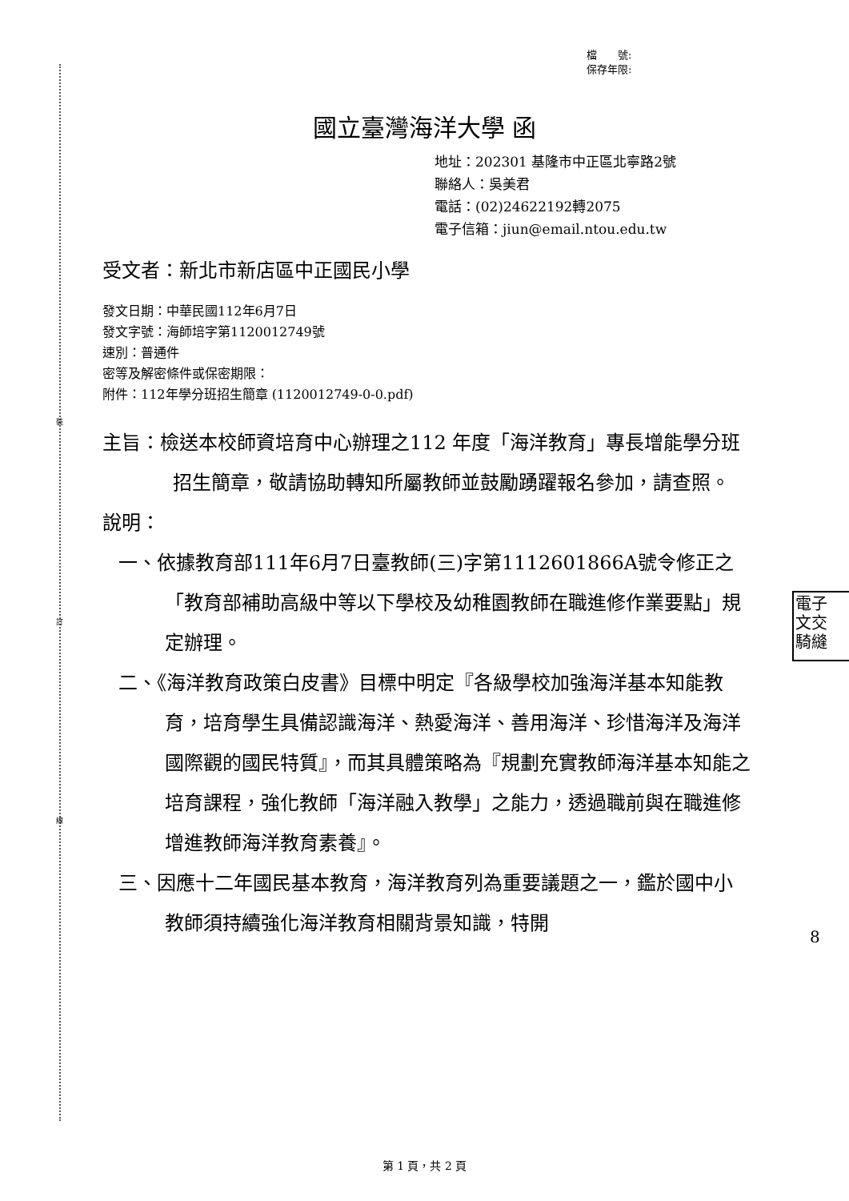裝
訂
線
檔　　號:
保存年限:
國立臺灣海洋大學 函
地址：202301 基隆市中正區北寧路2號
聯絡人：吳美君
電話：(02)24622192轉2075
電子信箱：jiun@email.ntou.edu.tw
受文者：新北市新店區中正國民小學
發文日期：中華民國112年6月7日
發文字號：海師培字第1120012749號
速別：普通件
密等及解密條件或保密期限：
附件：112年學分班招生簡章 (1120012749-0-0.pdf)
主旨：檢送本校師資培育中心辦理之112 年度「海洋教育」專長增能學分班招生簡章，敬請協助轉知所屬教師並鼓勵踴躍報名參加，請查照。
說明：
一、依據教育部111年6月7日臺教師(三)字第1112601866A號令修正之「教育部補助高級中等以下學校及幼稚園教師在職進修作業要點」規定辦理。
二、《海洋教育政策白皮書》目標中明定『各級學校加強海洋基本知能教育，培育學生具備認識海洋、熱愛海洋、善用海洋、珍惜海洋及海洋國際觀的國民特質』，而其具體策略為『規劃充實教師海洋基本知能之培育課程，強化教師「海洋融入教學」之能力，透過職前與在職進修增進教師海洋教育素養』。
三、因應十二年國民基本教育，海洋教育列為重要議題之一，鑑於國中小教師須持續強化海洋教育相關背景知識，特開
電子
文交
騎縫
8
第 1 頁，共 2 頁